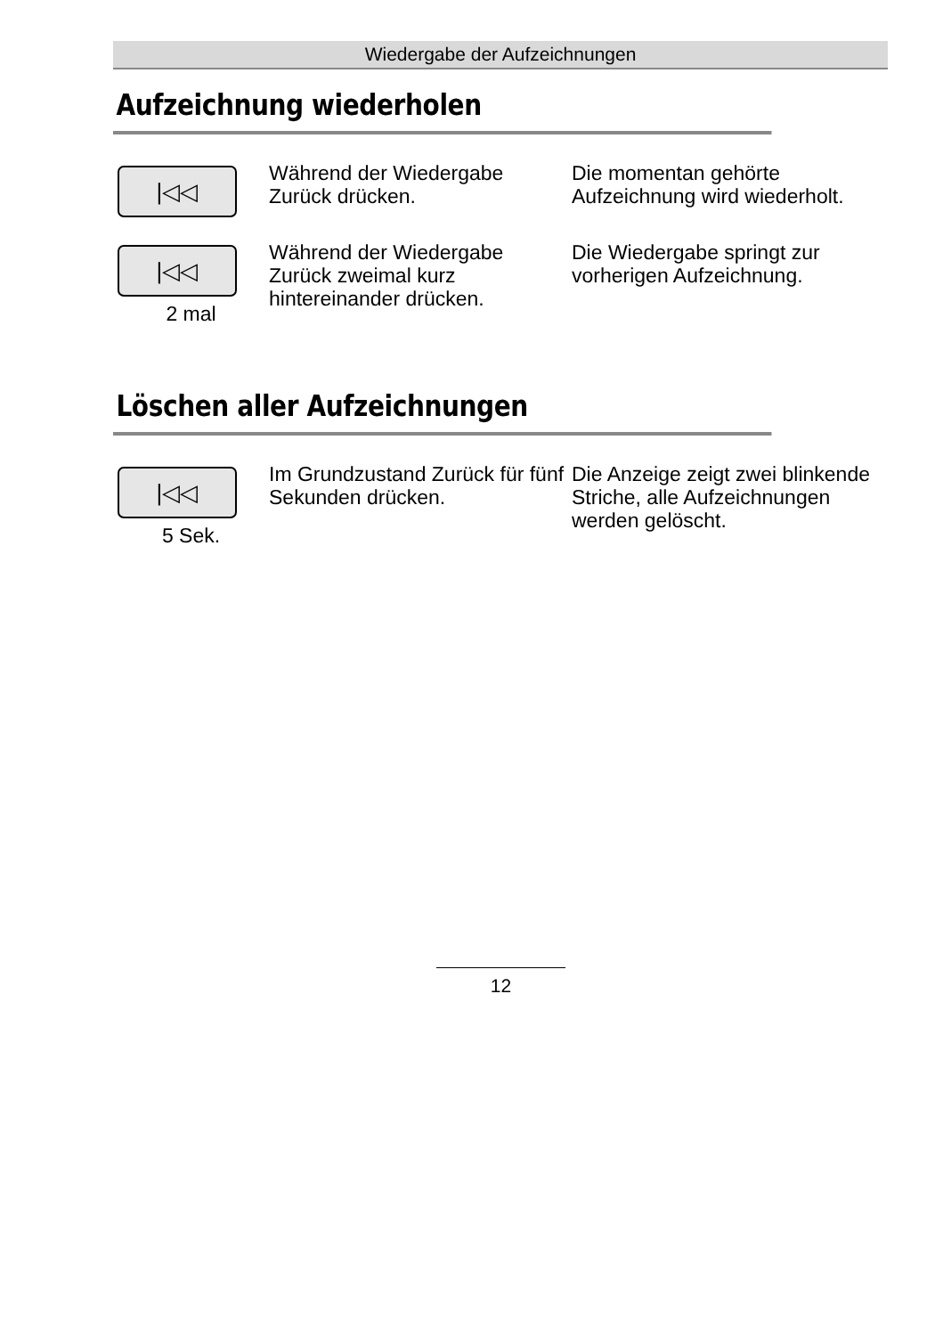Wiedergabe der Aufzeichnungen
Aufzeichnung wiederholen
|◁◁
Während der Wiedergabe Zurück drücken.
Die momentan gehörte Aufzeichnung wird wiederholt.
|◁◁
2 mal
Während der Wiedergabe Zurück zweimal kurz hintereinander drücken.
Die Wiedergabe springt zur vorherigen Aufzeichnung.
Löschen aller Aufzeichnungen
|◁◁
5 Sek.
Im Grundzustand Zurück für fünf Sekunden drücken.
Die Anzeige zeigt zwei blinkende Striche, alle Aufzeichnungen werden gelöscht.
12